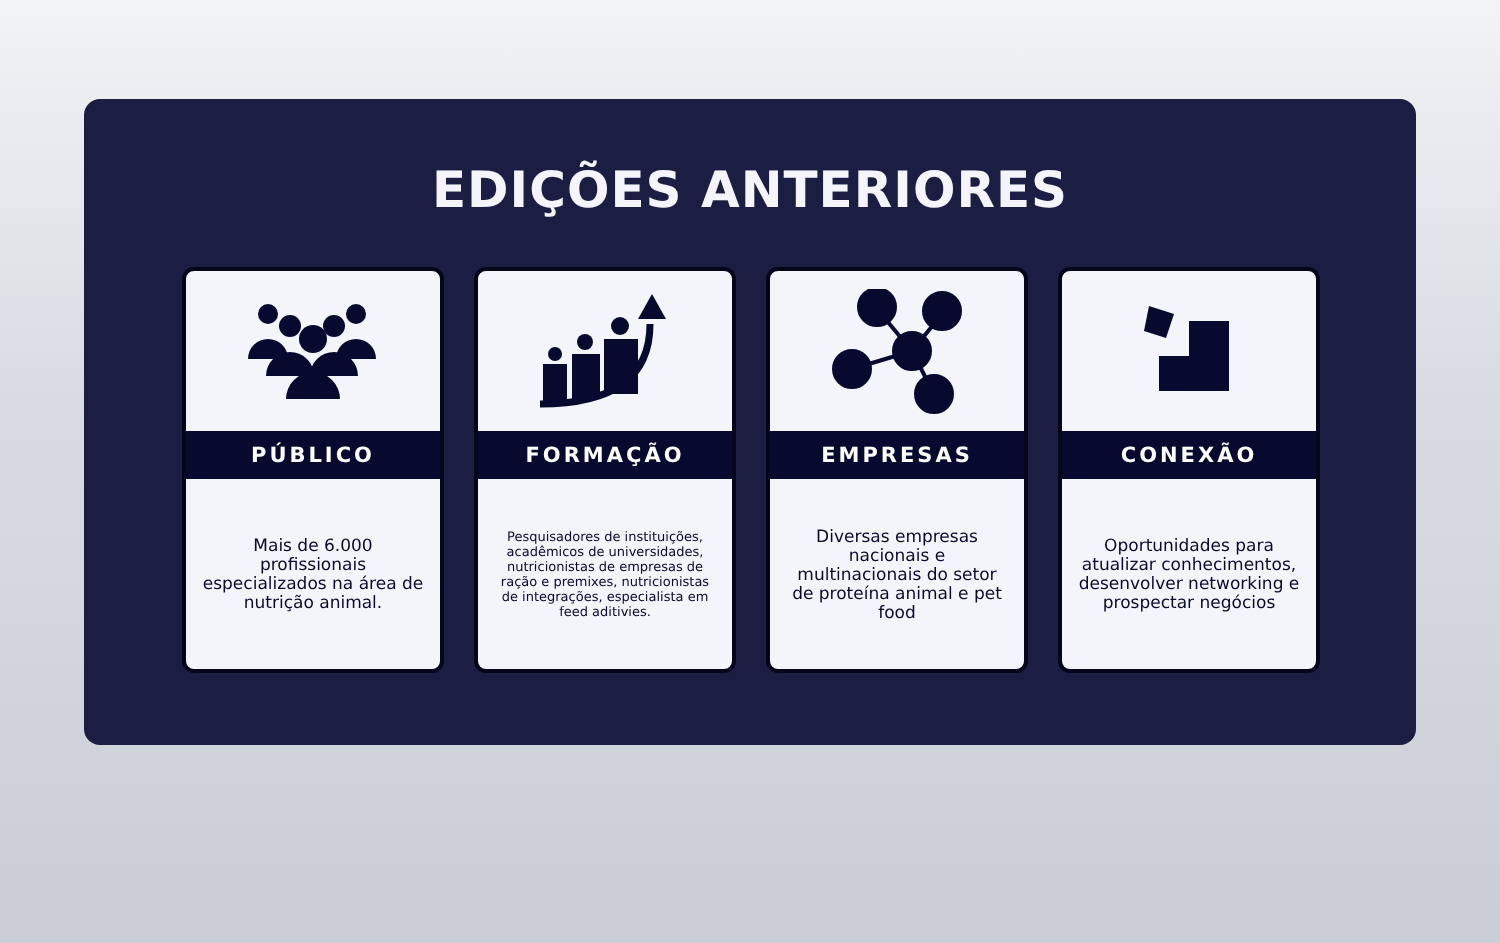EDIÇÕES ANTERIORES
PÚBLICO
Mais de 6.000 profissionais especializados na área de nutrição animal.
FORMAÇÃO
Pesquisadores de instituições, acadêmicos de universidades, nutricionistas de empresas de ração e premixes, nutricionistas de integrações, especialista em feed aditivies.
EMPRESAS
Diversas empresas nacionais e multinacionais do setor de proteína animal e pet food
CONEXÃO
Oportunidades para atualizar conhecimentos, desenvolver networking e prospectar negócios